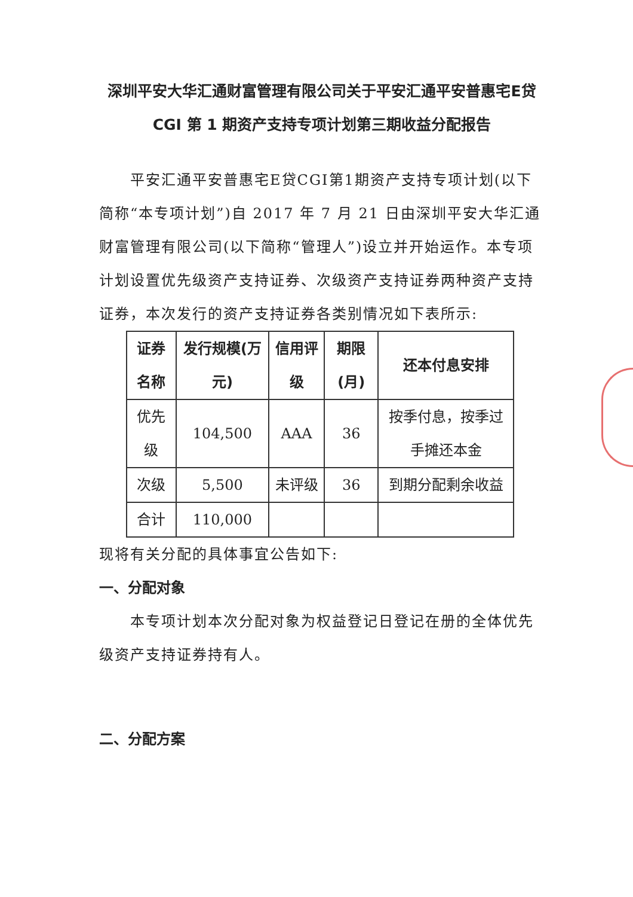深圳平安大华汇通财富管理有限公司关于平安汇通平安普惠宅E贷 CGI 第 1 期资产支持专项计划第三期收益分配报告
平安汇通平安普惠宅E贷CGI第1期资产支持专项计划(以下简称“本专项计划”)自 2017 年 7 月 21 日由深圳平安大华汇通财富管理有限公司(以下简称“管理人”)设立并开始运作。本专项计划设置优先级资产支持证券、次级资产支持证券两种资产支持证券，本次发行的资产支持证券各类别情况如下表所示:
| 证券名称 | 发行规模(万元) | 信用评级 | 期限(月) | 还本付息安排 |
| 优先级 | 104,500 | AAA | 36 | 按季付息，按季过手摊还本金 |
| 次级 | 5,500 | 未评级 | 36 | 到期分配剩余收益 |
| 合计 | 110,000 | | | |
现将有关分配的具体事宜公告如下:
一、分配对象
本专项计划本次分配对象为权益登记日登记在册的全体优先级资产支持证券持有人。
二、分配方案